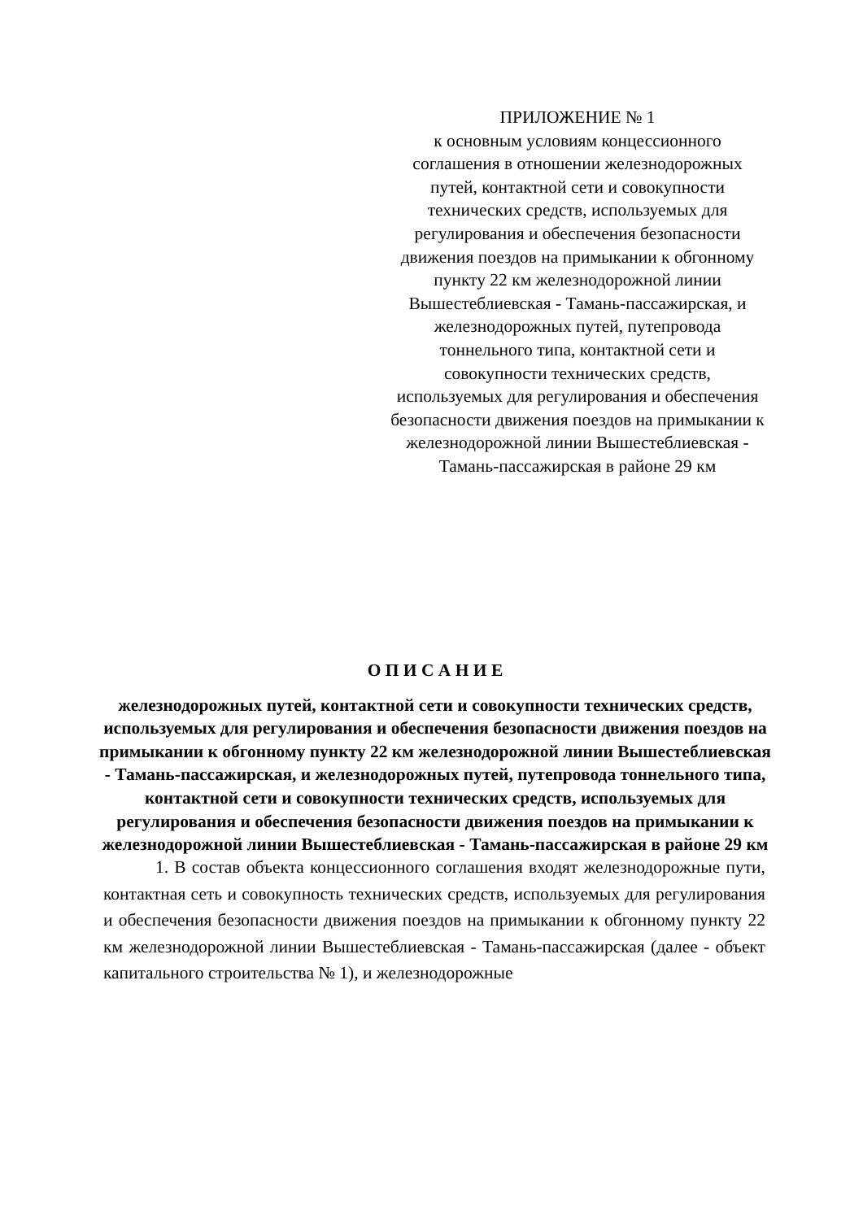ПРИЛОЖЕНИЕ № 1
к основным условиям концессионного соглашения в отношении железнодорожных путей, контактной сети и совокупности технических средств, используемых для регулирования и обеспечения безопасности движения поездов на примыкании к обгонному пункту 22 км железнодорожной линии Вышестеблиевская - Тамань-пассажирская, и железнодорожных путей, путепровода тоннельного типа, контактной сети и совокупности технических средств, используемых для регулирования и обеспечения безопасности движения поездов на примыкании к железнодорожной линии Вышестеблиевская - Тамань-пассажирская в районе 29 км
О П И С А Н И Е
железнодорожных путей, контактной сети и совокупности технических средств, используемых для регулирования и обеспечения безопасности движения поездов на примыкании к обгонному пункту 22 км железнодорожной линии Вышестеблиевская - Тамань-пассажирская, и железнодорожных путей, путепровода тоннельного типа, контактной сети и совокупности технических средств, используемых для регулирования и обеспечения безопасности движения поездов на примыкании к железнодорожной линии Вышестеблиевская - Тамань-пассажирская в районе 29 км
1. В состав объекта концессионного соглашения входят железнодорожные пути, контактная сеть и совокупность технических средств, используемых для регулирования и обеспечения безопасности движения поездов на примыкании к обгонному пункту 22 км железнодорожной линии Вышестеблиевская - Тамань-пассажирская (далее - объект капитального строительства № 1), и железнодорожные